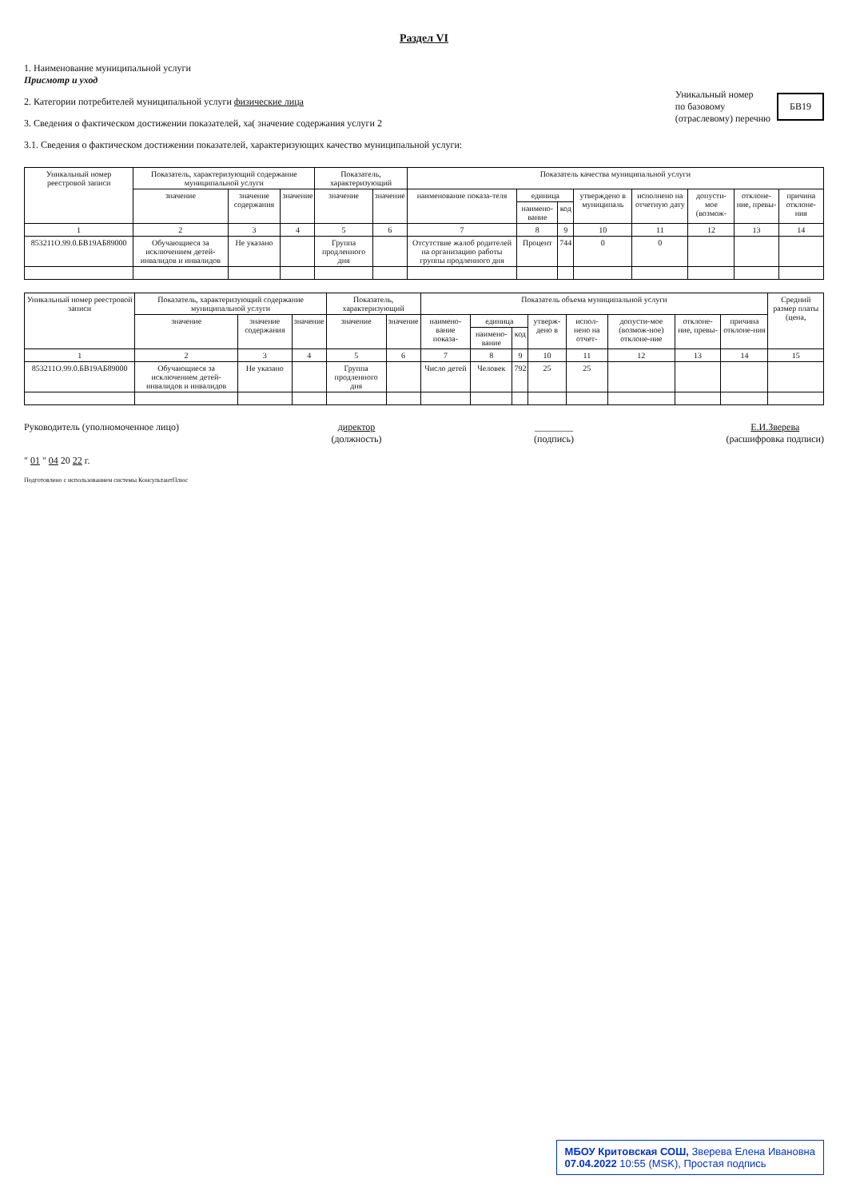Раздел VI
1. Наименование муниципальной услуги
Присмотр и уход
2. Категории потребителей муниципальной услуги физические лица
3. Сведения о фактическом достижении показателей, ха( значение содержания услуги 2
3.1. Сведения о фактическом достижении показателей, характеризующих качество муниципальной услуги:
Уникальный номер
по базовому
(отраслевому) перечню
БВ19
| Уникальный номер реестровой записи | Показатель, характеризующий содержание муниципальной услуги | | | Показатель, характеризующий | | Показатель качества муниципальной услуги | | | | | | | |
| --- | --- | --- | --- | --- | --- | --- | --- | --- | --- | --- | --- | --- | --- |
| | значение | значение содержания | значение | значение | значение | наименование показа-теля | единица | | утверждено в муниципаль | исполнено на отчетную дату | допусти-мое (возмож- | отклоне-ние, превы- | причина отклоне-ния |
| | | | | | | | наимено-вание | код | | | | | |
| 1 | 2 | 3 | 4 | 5 | 6 | 7 | 8 | 9 | 10 | 11 | 12 | 13 | 14 |
| 853211О.99.0.БВ19АБ89000 | Обучающиеся за исключением детей-инвалидов и инвалидов | Не указано | | Группа продленного дня | | Отсутствие жалоб родителей на организацию работы группы продленного дня | Процент | 744 | 0 | 0 | | | |
| Уникальный номер реестровой записи | Показатель, характеризующий содержание муниципальной услуги | | | Показатель, характеризующий | | Показатель объема муниципальной услуги | | | | | | | | Средний размер платы (цена, |
| --- | --- | --- | --- | --- | --- | --- | --- | --- | --- | --- | --- | --- | --- | --- |
| | значение | значение содержания | значение | значение | значение | наимено-вание показа- | единица | | утверж-дено в | испол-нено на отчет- | допусти-мое (возмож-ное) отклоне-ние | отклоне-ние, превы- | причина отклоне-ния | |
| | | | | | | | наимено-вание | код | | | | | | |
| 1 | 2 | 3 | 4 | 5 | 6 | 7 | 8 | 9 | 10 | 11 | 12 | 13 | 14 | 15 |
| 853211О.99.0.БВ19АБ89000 | Обучающиеся за исключением детей-инвалидов и инвалидов | Не указано | | Группа продленного дня | | Число детей | Человек | 792 | 25 | 25 | | | | |
Руководитель (уполномоченное лицо)
директор
(должность)
________
(подпись)
Е.И.Зверева
(расшифровка подписи)
" 01 " 04 20 22 г.
Подготовлено с использованием системы КонсультантПлюс
МБОУ Критовская СОШ, Зверева Елена Ивановна
07.04.2022 10:55 (MSK), Простая подпись